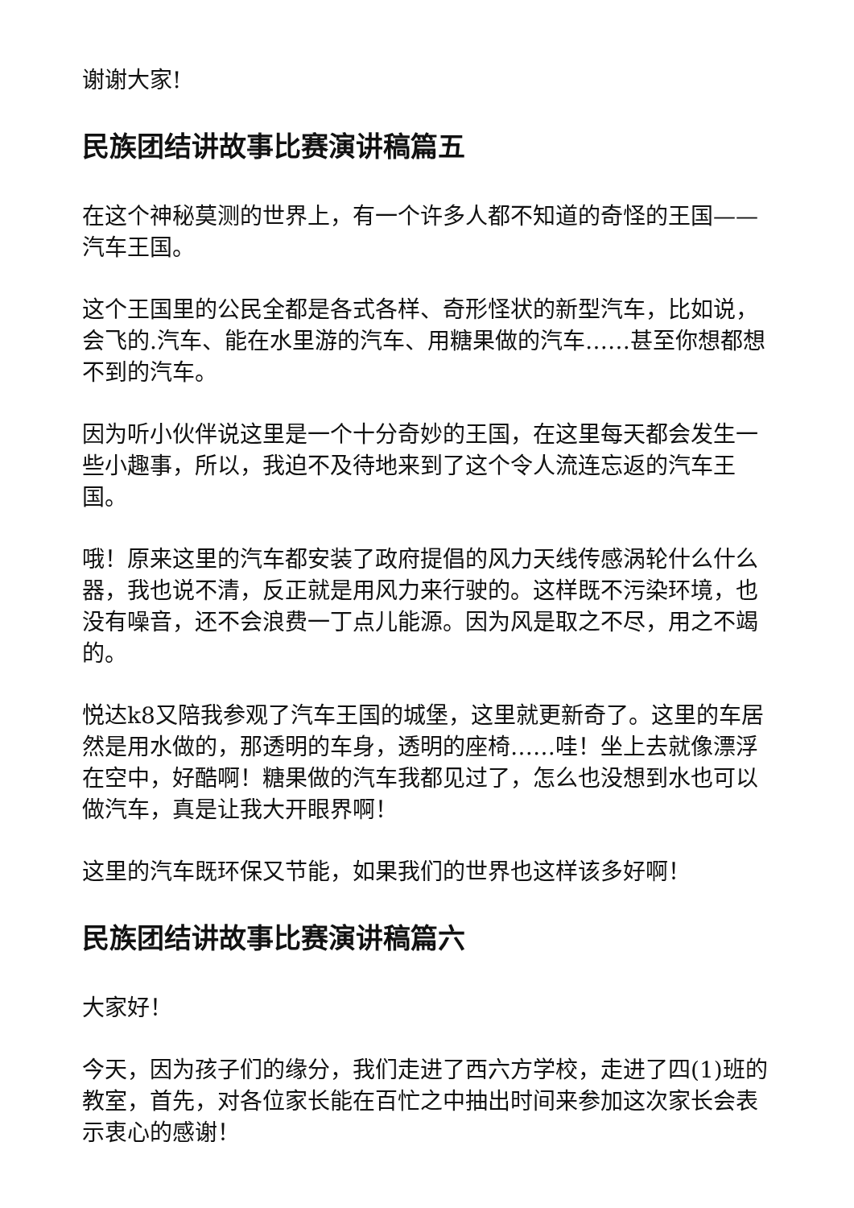谢谢大家!
民族团结讲故事比赛演讲稿篇五
在这个神秘莫测的世界上，有一个许多人都不知道的奇怪的王国——汽车王国。
这个王国里的公民全都是各式各样、奇形怪状的新型汽车，比如说，会飞的.汽车、能在水里游的汽车、用糖果做的汽车……甚至你想都想不到的汽车。
因为听小伙伴说这里是一个十分奇妙的王国，在这里每天都会发生一些小趣事，所以，我迫不及待地来到了这个令人流连忘返的汽车王国。
哦！原来这里的汽车都安装了政府提倡的风力天线传感涡轮什么什么器，我也说不清，反正就是用风力来行驶的。这样既不污染环境，也没有噪音，还不会浪费一丁点儿能源。因为风是取之不尽，用之不竭的。
悦达k8又陪我参观了汽车王国的城堡，这里就更新奇了。这里的车居然是用水做的，那透明的车身，透明的座椅……哇！坐上去就像漂浮在空中，好酷啊！糖果做的汽车我都见过了，怎么也没想到水也可以做汽车，真是让我大开眼界啊！
这里的汽车既环保又节能，如果我们的世界也这样该多好啊！
民族团结讲故事比赛演讲稿篇六
大家好！
今天，因为孩子们的缘分，我们走进了西六方学校，走进了四(1)班的教室，首先，对各位家长能在百忙之中抽出时间来参加这次家长会表示衷心的感谢！